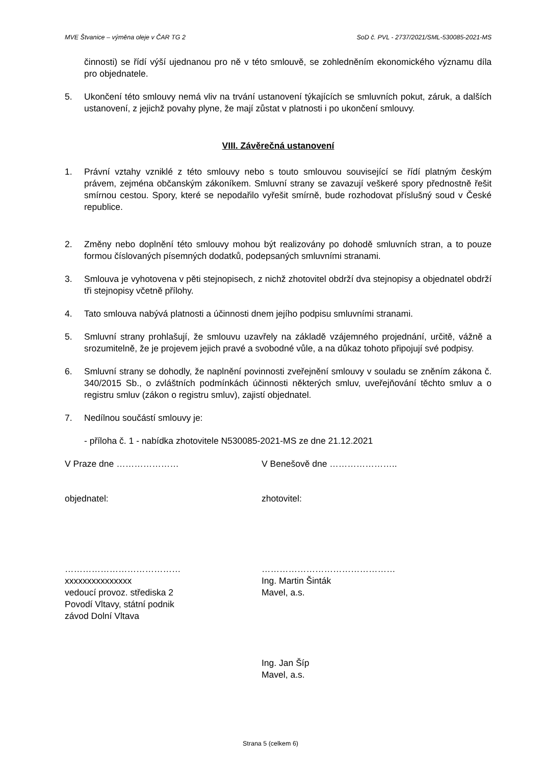MVE Štvanice – výměna oleje v ČAR TG 2 SoD č. PVL - 2737/2021/SML-530085-2021-MS
činnosti) se řídí výší ujednanou pro ně v této smlouvě, se zohledněním ekonomického významu díla pro objednatele.
5. Ukončení této smlouvy nemá vliv na trvání ustanovení týkajících se smluvních pokut, záruk, a dalších ustanovení, z jejichž povahy plyne, že mají zůstat v platnosti i po ukončení smlouvy.
VIII. Závěrečná ustanovení
1. Právní vztahy vzniklé z této smlouvy nebo s touto smlouvou související se řídí platným českým právem, zejména občanským zákoníkem. Smluvní strany se zavazují veškeré spory přednostně řešit smírnou cestou. Spory, které se nepodařilo vyřešit smírně, bude rozhodovat příslušný soud v České republice.
2. Změny nebo doplnění této smlouvy mohou být realizovány po dohodě smluvních stran, a to pouze formou číslovaných písemných dodatků, podepsaných smluvními stranami.
3. Smlouva je vyhotovena v pěti stejnopisech, z nichž zhotovitel obdrží dva stejnopisy a objednatel obdrží tři stejnopisy včetně přílohy.
4. Tato smlouva nabývá platnosti a účinnosti dnem jejího podpisu smluvními stranami.
5. Smluvní strany prohlašují, že smlouvu uzavřely na základě vzájemného projednání, určitě, vážně a srozumitelně, že je projevem jejich pravé a svobodné vůle, a na důkaz tohoto připojují své podpisy.
6. Smluvní strany se dohodly, že naplnění povinnosti zveřejnění smlouvy v souladu se zněním zákona č. 340/2015 Sb., o zvláštních podmínkách účinnosti některých smluv, uveřejňování těchto smluv a o registru smluv (zákon o registru smluv), zajistí objednatel.
7. Nedílnou součástí smlouvy je:
- příloha č. 1 - nabídka zhotovitele N530085-2021-MS ze dne 21.12.2021
V Praze dne ………………… V Benešově dne …………………..
objednatel: zhotovitel:
…………………………………
xxxxxxxxxxxxxxx
vedoucí provoz. střediska 2
Povodí Vltavy, státní podnik
závod Dolní Vltava
………………………………………
Ing. Martin Šinták
Mavel, a.s.
Ing. Jan Šíp
Mavel, a.s.
Strana 5 (celkem 6)